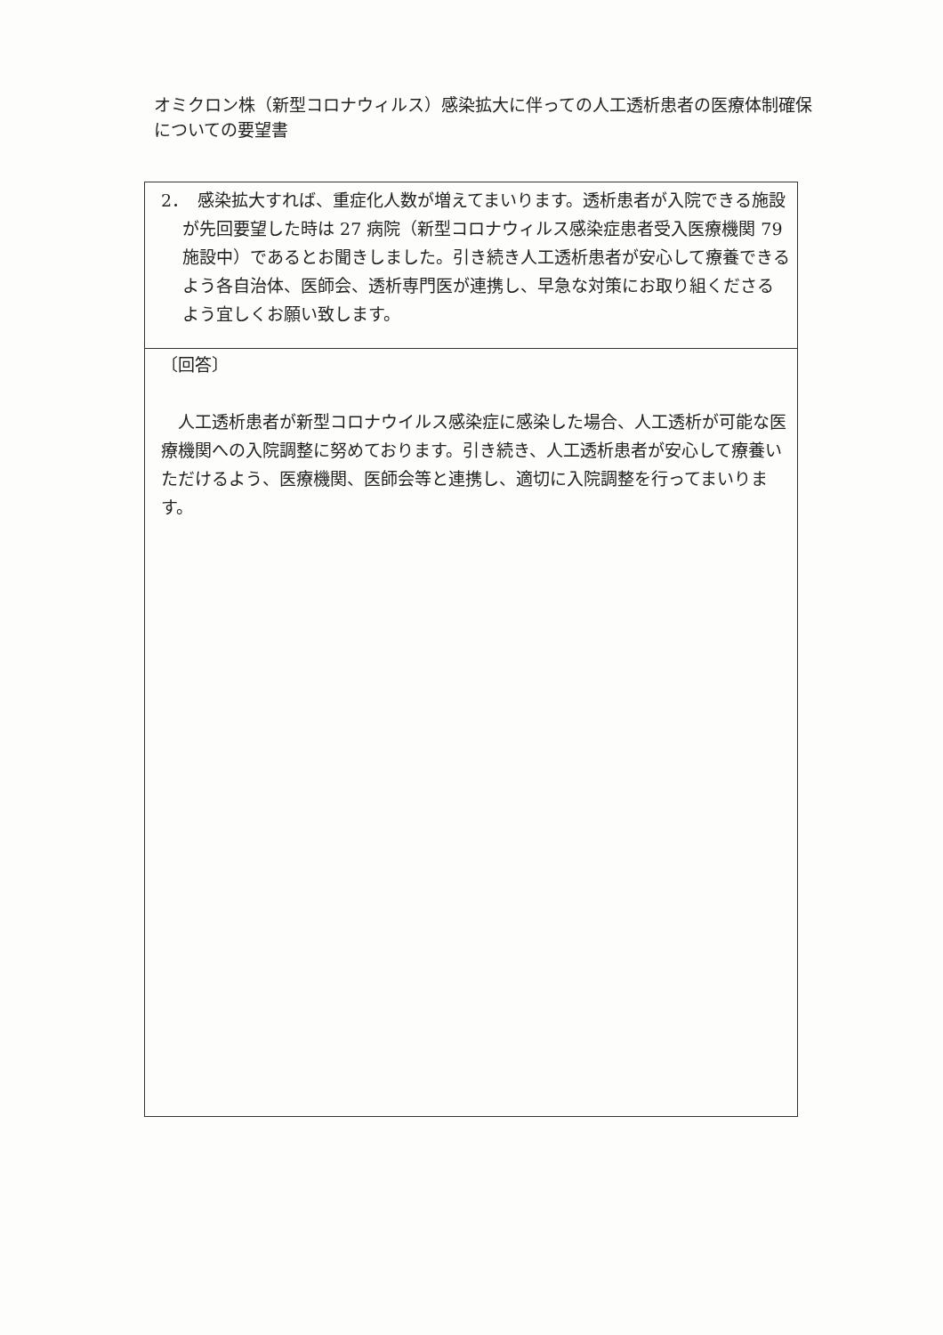オミクロン株（新型コロナウィルス）感染拡大に伴っての人工透析患者の医療体制確保についての要望書
| 2． 感染拡大すれば、重症化人数が増えてまいります。透析患者が入院できる施設が先回要望した時は 27 病院（新型コロナウィルス感染症患者受入医療機関 79 施設中）であるとお聞きしました。引き続き人工透析患者が安心して療養できるよう各自治体、医師会、透析専門医が連携し、早急な対策にお取り組くださるよう宜しくお願い致します。 |
| 〔回答〕 人工透析患者が新型コロナウイルス感染症に感染した場合、人工透析が可能な医療機関への入院調整に努めております。引き続き、人工透析患者が安心して療養いただけるよう、医療機関、医師会等と連携し、適切に入院調整を行ってまいります。 |